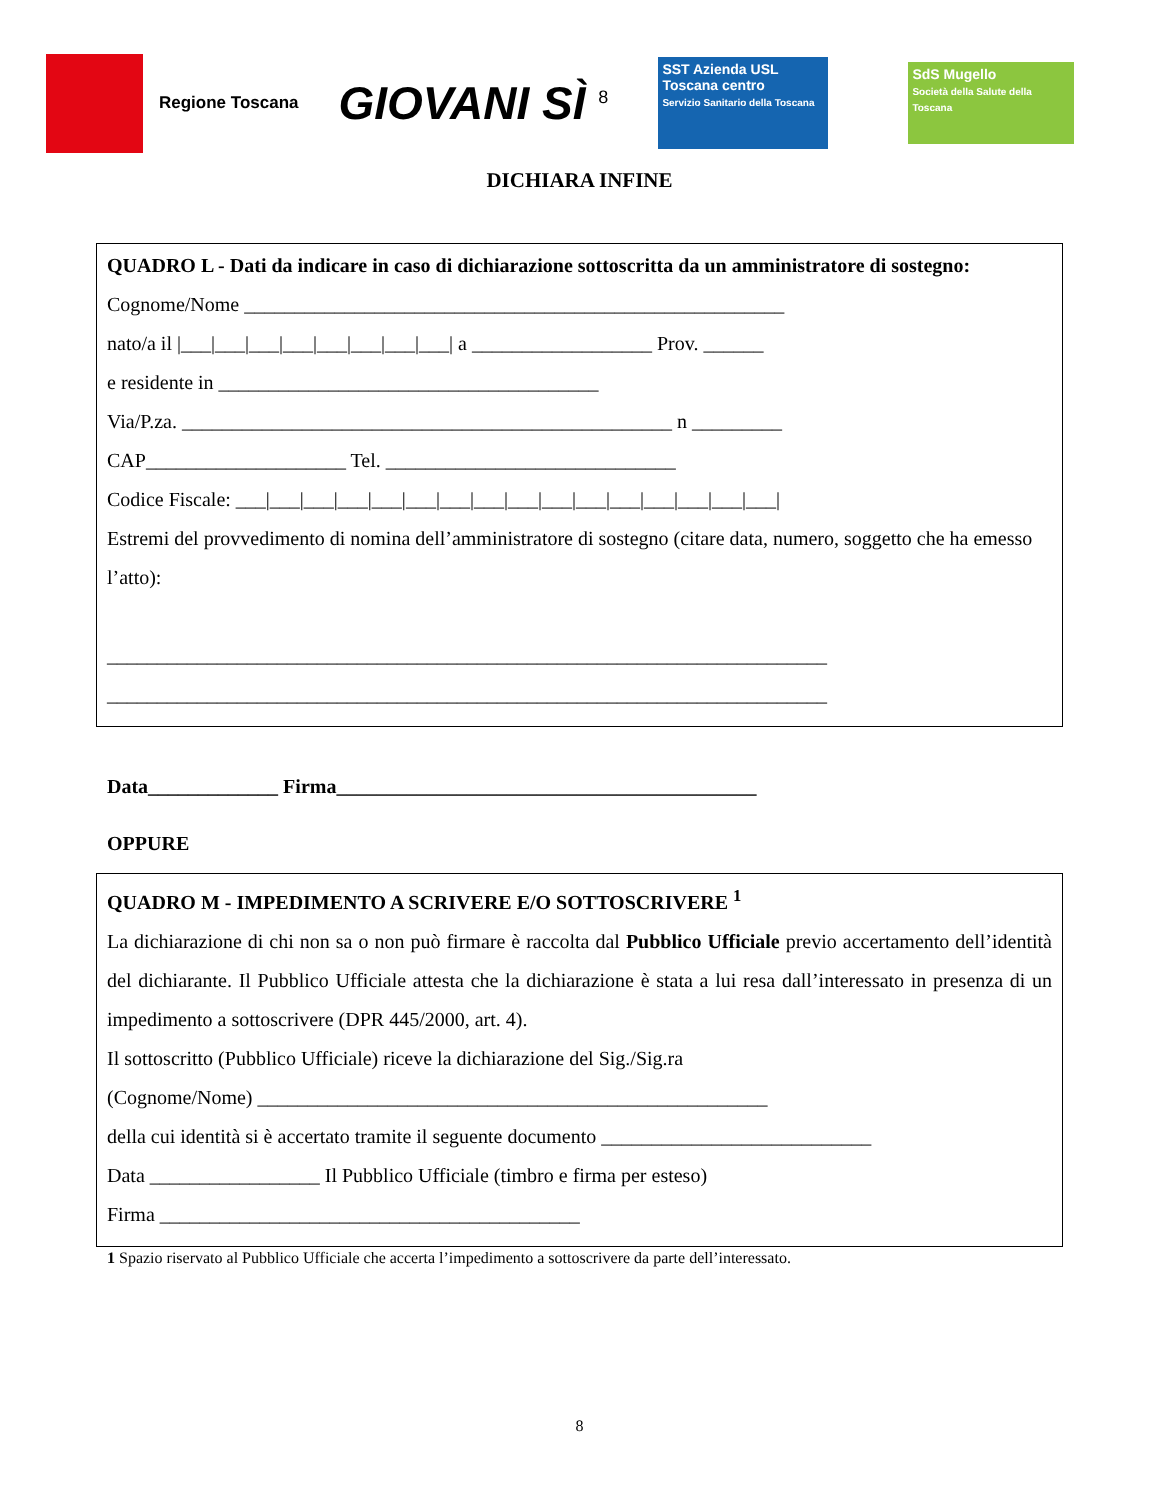Regione Toscana
GIOVANI SÌ <sup>8</sup>
SST Azienda USL Toscana centro
Servizio Sanitario della Toscana
SdS Mugello
Società della Salute della Toscana
DICHIARA INFINE
QUADRO L - Dati da indicare in caso di dichiarazione sottoscritta da un amministratore di sostegno:
Cognome/Nome ______________________________________________________
nato/a il |___|___|___|___|___|___|___|___| a __________________ Prov. ______
e residente in ______________________________________
Via/P.za. _________________________________________________ n _________
CAP____________________ Tel. _____________________________
Codice Fiscale: ___|___|___|___|___|___|___|___|___|___|___|___|___|___|___|___|
Estremi del provvedimento di nomina dell’amministratore di sostegno (citare data, numero, soggetto che ha emesso l’atto):
________________________________________________________________________
________________________________________________________________________
Data_____________ Firma__________________________________________
OPPURE
QUADRO M - IMPEDIMENTO A SCRIVERE E/O SOTTOSCRIVERE <sup>1</sup>
La dichiarazione di chi non sa o non può firmare è raccolta dal Pubblico Ufficiale previo accertamento dell’identità del dichiarante. Il Pubblico Ufficiale attesta che la dichiarazione è stata a lui resa dall’interessato in presenza di un impedimento a sottoscrivere (DPR 445/2000, art. 4).
Il sottoscritto (Pubblico Ufficiale) riceve la dichiarazione del Sig./Sig.ra
(Cognome/Nome) ___________________________________________________
della cui identità si è accertato tramite il seguente documento ___________________________
Data _________________ Il Pubblico Ufficiale (timbro e firma per esteso)
Firma __________________________________________
1 Spazio riservato al Pubblico Ufficiale che accerta l’impedimento a sottoscrivere da parte dell’interessato.
8